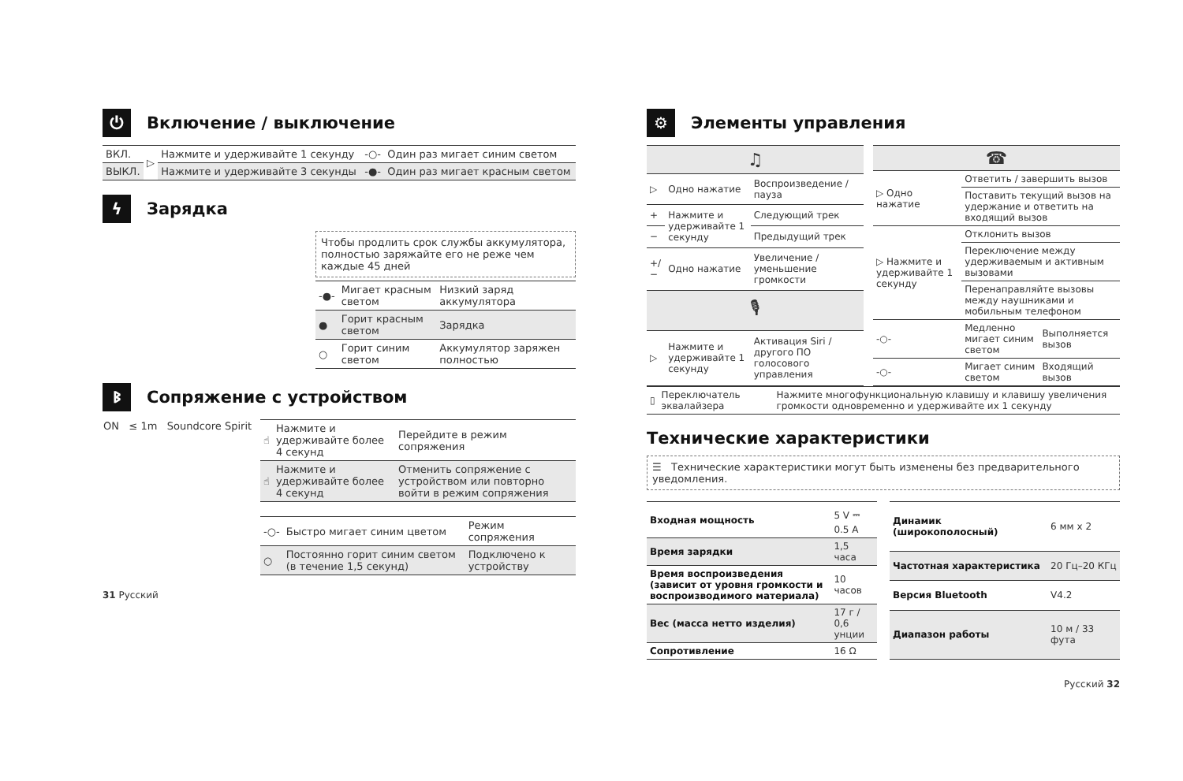⏻ Включение / выключение
| ВКЛ. | ▷ | Нажмите и удерживайте 1 секунду | -○- | Один раз мигает синим светом |
| ВЫКЛ. | | Нажмите и удерживайте 3 секунды | -●- | Один раз мигает красным светом |
ϟ Зарядка
Чтобы продлить срок службы аккумулятора, полностью заряжайте его не реже чем каждые 45 дней
| -●- | Мигает красным светом | Низкий заряд аккумулятора |
| ● | Горит красным светом | Зарядка |
| ○ | Горит синим светом | Аккумулятор заряжен полностью |
ᛒ Сопряжение с устройством
ON ≤ 1m Soundcore Spirit
| ☝ | Нажмите и удерживайте более 4 секунд | Перейдите в режим сопряжения |
| ☝ | Нажмите и удерживайте более 4 секунд | Отменить сопряжение с устройством или повторно войти в режим сопряжения |
| -○- | Быстро мигает синим цветом | Режим сопряжения |
| ○ | Постоянно горит синим светом (в течение 1,5 секунд) | Подключено к устройству |
31 Русский
⚙ Элементы управления
| ♫ | | |
| --- | --- | --- |
| ▷ | Одно нажатие | Воспроизведение / пауза |
| + | Нажмите и удерживайте 1 секунду | Следующий трек |
| − | | Предыдущий трек |
| +/− | Одно нажатие | Увеличение / уменьшение громкости |
| 🎙 | | |
| ▷ | Нажмите и удерживайте 1 секунду | Активация Siri / другого ПО голосового управления |
| ☎ | | |
| --- | --- | --- |
| ▷ Одно нажатие | Ответить / завершить вызов | |
| | Поставить текущий вызов на удержание и ответить на входящий вызов | |
| ▷ Нажмите и удерживайте 1 секунду | Отклонить вызов | |
| | Переключение между удерживаемым и активным вызовами | |
| | Перенаправляйте вызовы между наушниками и мобильным телефоном | |
| -○- | Медленно мигает синим светом | Выполняется вызов |
| -○- | Мигает синим светом | Входящий вызов |
| ▯ | Переключатель эквалайзера | Нажмите многофункциональную клавишу и клавишу увеличения громкости одновременно и удерживайте их 1 секунду |
Технические характеристики
☰ Технические характеристики могут быть изменены без предварительного уведомления.
| Входная мощность | 5 V ⎓ 0.5 A |
| Время зарядки | 1,5 часа |
| Время воспроизведения (зависит от уровня громкости и воспроизводимого материала) | 10 часов |
| Вес (масса нетто изделия) | 17 г / 0,6 унции |
| Сопротивление | 16 Ω |
| Динамик (широкополосный) | 6 мм x 2 |
| Частотная характеристика | 20 Гц–20 КГц |
| Версия Bluetooth | V4.2 |
| Диапазон работы | 10 м / 33 фута |
Русский 32